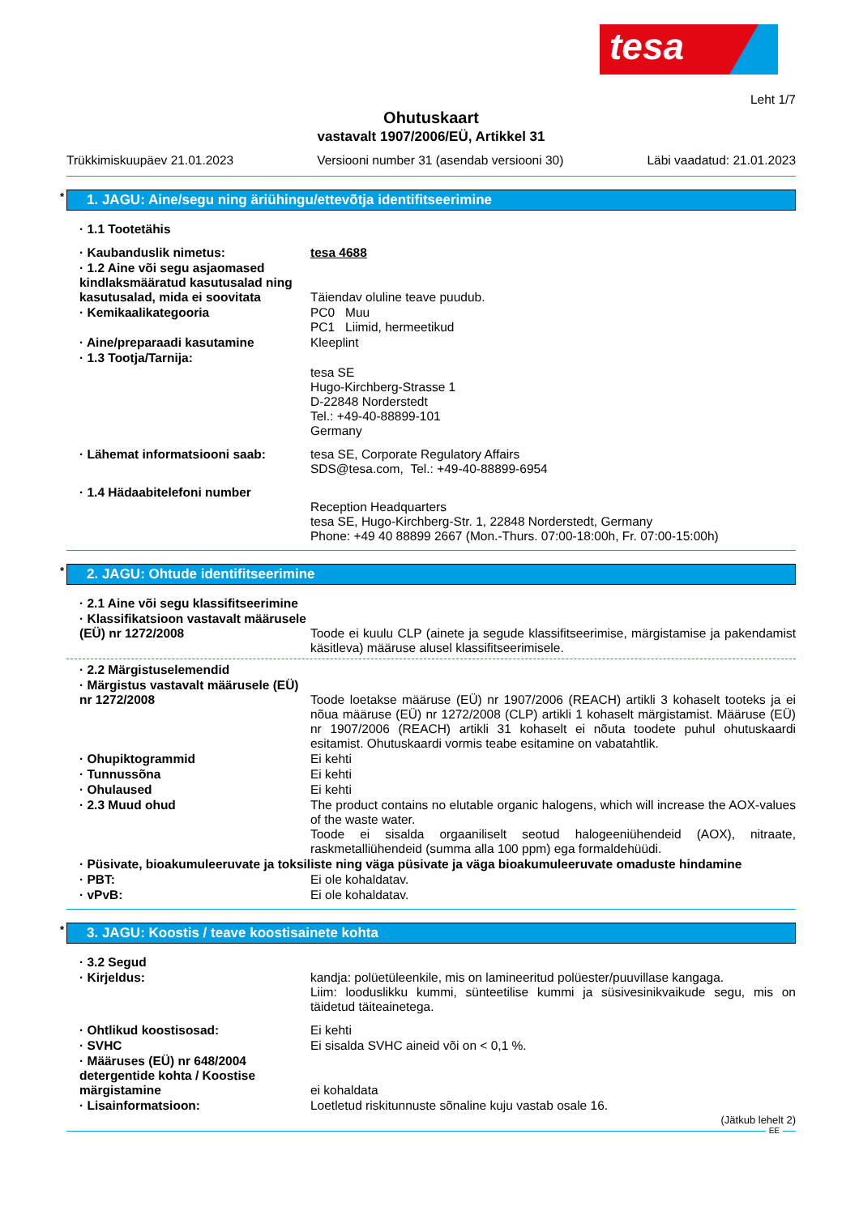tesa
Leht 1/7
Ohutuskaart
vastavalt 1907/2006/EÜ, Artikkel 31
Trükkimiskuupäev 21.01.2023 Versiooni number 31 (asendab versiooni 30) Läbi vaadatud: 21.01.2023
* 1. JAGU: Aine/segu ning äriühingu/ettevõtja identifitseerimine
· 1.1 Tootetähis
· Kaubanduslik nimetus: tesa 4688
· 1.2 Aine või segu asjaomased kindlaksmääratud kasutusalad ning kasutusalad, mida ei soovitata
Täiendav oluline teave puudub.
· Kemikaalikategooria PC0 Muu
PC1 Liimid, hermeetikud
· Aine/preparaadi kasutamine Kleeplint
· 1.3 Tootja/Tarnija:
tesa SE
Hugo-Kirchberg-Strasse 1
D-22848 Norderstedt
Tel.: +49-40-88899-101
Germany
· Lähemat informatsiooni saab: tesa SE, Corporate Regulatory Affairs
SDS@tesa.com, Tel.: +49-40-88899-6954
· 1.4 Hädaabitelefoni number
Reception Headquarters
tesa SE, Hugo-Kirchberg-Str. 1, 22848 Norderstedt, Germany
Phone: +49 40 88899 2667 (Mon.-Thurs. 07:00-18:00h, Fr. 07:00-15:00h)
* 2. JAGU: Ohtude identifitseerimine
· 2.1 Aine või segu klassifitseerimine
· Klassifikatsioon vastavalt määrusele (EÜ) nr 1272/2008
Toode ei kuulu CLP (ainete ja segude klassifitseerimise, märgistamise ja pakendamist käsitleva) määruse alusel klassifitseerimisele.
· 2.2 Märgistuselemendid
· Märgistus vastavalt määrusele (EÜ) nr 1272/2008
Toode loetakse määruse (EÜ) nr 1907/2006 (REACH) artikli 3 kohaselt tooteks ja ei nõua määruse (EÜ) nr 1272/2008 (CLP) artikli 1 kohaselt märgistamist. Määruse (EÜ) nr 1907/2006 (REACH) artikli 31 kohaselt ei nõuta toodete puhul ohutuskaardi esitamist. Ohutuskaardi vormis teabe esitamine on vabatahtlik.
· Ohupiktogrammid Ei kehti
· Tunnussõna Ei kehti
· Ohulaused Ei kehti
· 2.3 Muud ohud The product contains no elutable organic halogens, which will increase the AOX-values of the waste water.
Toode ei sisalda orgaaniliselt seotud halogeeniühendeid (AOX), nitraate, raskmetalliühendeid (summa alla 100 ppm) ega formaldehüüdi.
· Püsivate, bioakumuleeruvate ja toksiliste ning väga püsivate ja väga bioakumuleeruvate omaduste hindamine
· PBT: Ei ole kohaldatav.
· vPvB: Ei ole kohaldatav.
* 3. JAGU: Koostis / teave koostisainete kohta
· 3.2 Segud
· Kirjeldus: kandja: polüetüleenkile, mis on lamineeritud polüester/puuvillase kangaga.
Liim: looduslikku kummi, sünteetilise kummi ja süsivesinikvaikude segu, mis on täidetud täiteainetega.
· Ohtlikud koostisosad: Ei kehti
· SVHC Ei sisalda SVHC aineid või on < 0,1 %.
· Määruses (EÜ) nr 648/2004 detergentide kohta / Koostise märgistamine
ei kohaldata
· Lisainformatsioon: Loetletud riskitunnuste sõnaline kuju vastab osale 16.
(Jätkub lehelt 2)
EE